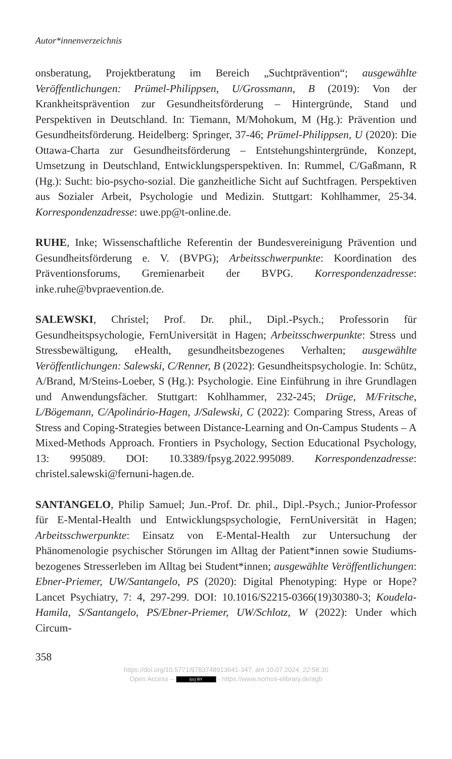Autor*innenverzeichnis
onsberatung, Projektberatung im Bereich „Suchtprävention“; ausgewählte Veröffentlichungen: Prümel-Philippsen, U/Grossmann, B (2019): Von der Krankheitsprävention zur Gesundheitsförderung – Hintergründe, Stand und Perspektiven in Deutschland. In: Tiemann, M/Mohokum, M (Hg.): Prävention und Gesundheitsförderung. Heidelberg: Springer, 37-46; Prümel-Philippsen, U (2020): Die Ottawa-Charta zur Gesundheitsförderung – Entstehungshintergründe, Konzept, Umsetzung in Deutschland, Entwicklungsperspektiven. In: Rummel, C/Gaßmann, R (Hg.): Sucht: bio-psycho-sozial. Die ganzheitliche Sicht auf Suchtfragen. Perspektiven aus Sozialer Arbeit, Psychologie und Medizin. Stuttgart: Kohlhammer, 25-34. Korrespondenzadresse: uwe.pp@t-online.de.
RUHE, Inke; Wissenschaftliche Referentin der Bundesvereinigung Prävention und Gesundheitsförderung e. V. (BVPG); Arbeitsschwerpunkte: Koordination des Präventionsforums, Gremienarbeit der BVPG. Korrespondenzadresse: inke.ruhe@bvpraevention.de.
SALEWSKI, Christel; Prof. Dr. phil., Dipl.-Psych.; Professorin für Gesundheitspsychologie, FernUniversität in Hagen; Arbeitsschwerpunkte: Stress und Stressbewältigung, eHealth, gesundheitsbezogenes Verhalten; ausgewählte Veröffentlichungen: Salewski, C/Renner, B (2022): Gesundheitspsychologie. In: Schütz, A/Brand, M/Steins-Loeber, S (Hg.): Psychologie. Eine Einführung in ihre Grundlagen und Anwendungsfächer. Stuttgart: Kohlhammer, 232-245; Drüge, M/Fritsche, L/Bögemann, C/Apolinário-Hagen, J/Salewski, C (2022): Comparing Stress, Areas of Stress and Coping-Strategies between Distance-Learning and On-Campus Students – A Mixed-Methods Approach. Frontiers in Psychology, Section Educational Psychology, 13: 995089. DOI: 10.3389/fpsyg.2022.995089. Korrespondenzadresse: christel.salewski@fernuni-hagen.de.
SANTANGELO, Philip Samuel; Jun.-Prof. Dr. phil., Dipl.-Psych.; Junior-Professor für E-Mental-Health und Entwicklungspsychologie, FernUniversität in Hagen; Arbeitsschwerpunkte: Einsatz von E-Mental-Health zur Untersuchung der Phänomenologie psychischer Störungen im Alltag der Patient*innen sowie Studiums-bezogenes Stresserleben im Alltag bei Student*innen; ausgewählte Veröffentlichungen: Ebner-Priemer, UW/Santangelo, PS (2020): Digital Phenotyping: Hype or Hope? Lancet Psychiatry, 7: 4, 297-299. DOI: 10.1016/S2215-0366(19)30380-3; Koudela-Hamila, S/Santangelo, PS/Ebner-Priemer, UW/Schlotz, W (2022): Under which Circum-
358
https://doi.org/10.5771/9783748913641-347, am 10.07.2024, 22:58:30
Open Access – (cc) BY - https://www.nomos-elibrary.de/agb